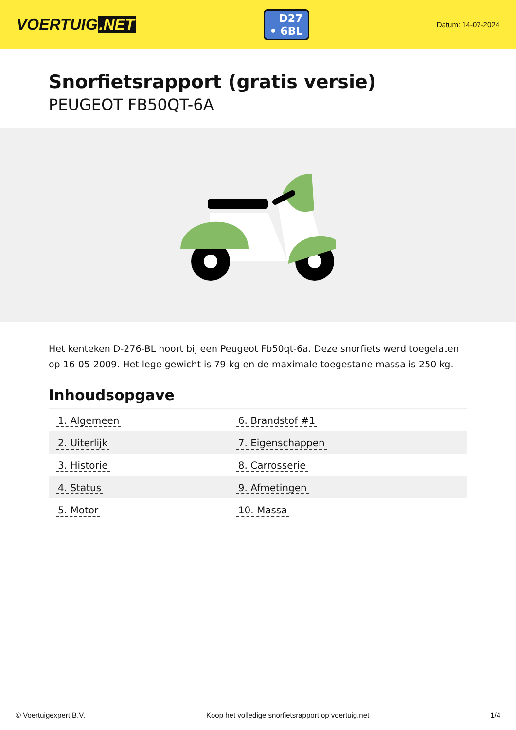VOERTUIG.NET
D27
• 6BL
Datum: 14-07-2024
Snorfietsrapport (gratis versie)
PEUGEOT FB50QT-6A
Het kenteken D-276-BL hoort bij een Peugeot Fb50qt-6a. Deze snorfiets werd toegelaten op 16-05-2009. Het lege gewicht is 79 kg en de maximale toegestane massa is 250 kg.
Inhoudsopgave
| 1. Algemeen | 6. Brandstof #1 |
| 2. Uiterlijk | 7. Eigenschappen |
| 3. Historie | 8. Carrosserie |
| 4. Status | 9. Afmetingen |
| 5. Motor | 10. Massa |
© Voertuigexpert B.V. Koop het volledige snorfietsrapport op voertuig.net 1/4